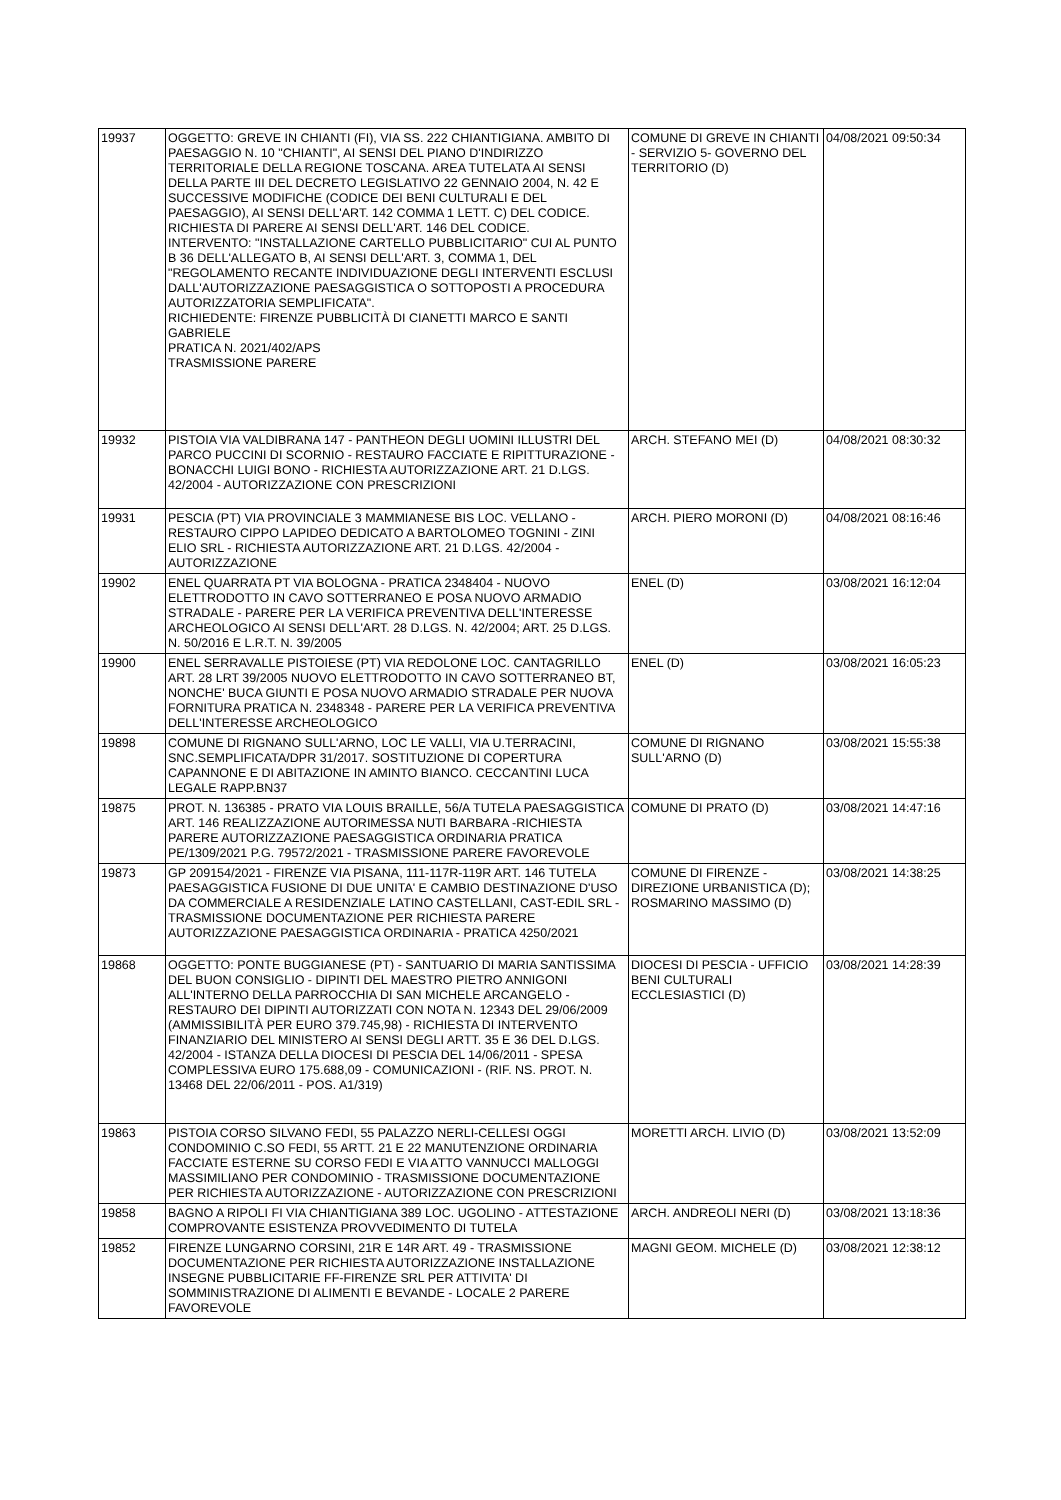| 19937 | OGGETTO: GREVE IN CHIANTI (FI), VIA SS. 222 CHIANTIGIANA. AMBITO DI PAESAGGIO N. 10 "CHIANTI", AI SENSI DEL PIANO D'INDIRIZZO TERRITORIALE DELLA REGIONE TOSCANA. AREA TUTELATA AI SENSI DELLA PARTE III DEL DECRETO LEGISLATIVO 22 GENNAIO 2004, N. 42 E SUCCESSIVE MODIFICHE (CODICE DEI BENI CULTURALI E DEL PAESAGGIO), AI SENSI DELL'ART. 142 COMMA 1 LETT. C) DEL CODICE. RICHIESTA DI PARERE AI SENSI DELL'ART. 146 DEL CODICE. INTERVENTO: "INSTALLAZIONE CARTELLO PUBBLICITARIO" CUI AL PUNTO B 36 DELL'ALLEGATO B, AI SENSI DELL'ART. 3, COMMA 1, DEL "REGOLAMENTO RECANTE INDIVIDUAZIONE DEGLI INTERVENTI ESCLUSI DALL'AUTORIZZAZIONE PAESAGGISTICA O SOTTOPOSTI A PROCEDURA AUTORIZZATORIA SEMPLIFICATA". RICHIEDENTE: FIRENZE PUBBLICITÀ DI CIANETTI MARCO E SANTI GABRIELE PRATICA N. 2021/402/APS TRASMISSIONE PARERE | COMUNE DI GREVE IN CHIANTI - SERVIZIO 5- GOVERNO DEL TERRITORIO (D) | 04/08/2021 09:50:34 |
| 19932 | PISTOIA VIA VALDIBRANA 147 - PANTHEON DEGLI UOMINI ILLUSTRI DEL PARCO PUCCINI DI SCORNIO - RESTAURO FACCIATE E RIPITTURAZIONE - BONACCHI LUIGI BONO - RICHIESTA AUTORIZZAZIONE ART. 21 D.LGS. 42/2004 - AUTORIZZAZIONE CON PRESCRIZIONI | ARCH. STEFANO MEI (D) | 04/08/2021 08:30:32 |
| 19931 | PESCIA (PT) VIA PROVINCIALE 3 MAMMIANESE BIS LOC. VELLANO - RESTAURO CIPPO LAPIDEO DEDICATO A BARTOLOMEO TOGNINI - ZINI ELIO SRL - RICHIESTA AUTORIZZAZIONE ART. 21 D.LGS. 42/2004 - AUTORIZZAZIONE | ARCH. PIERO MORONI (D) | 04/08/2021 08:16:46 |
| 19902 | ENEL QUARRATA PT VIA BOLOGNA - PRATICA 2348404 - NUOVO ELETTRODOTTO IN CAVO SOTTERRANEO E POSA NUOVO ARMADIO STRADALE - PARERE PER LA VERIFICA PREVENTIVA DELL'INTERESSE ARCHEOLOGICO AI SENSI DELL'ART. 28 D.LGS. N. 42/2004; ART. 25 D.LGS. N. 50/2016 E L.R.T. N. 39/2005 | ENEL (D) | 03/08/2021 16:12:04 |
| 19900 | ENEL SERRAVALLE PISTOIESE (PT) VIA REDOLONE LOC. CANTAGRILLO ART. 28 LRT 39/2005 NUOVO ELETTRODOTTO IN CAVO SOTTERRANEO BT, NONCHE' BUCA GIUNTI E POSA NUOVO ARMADIO STRADALE PER NUOVA FORNITURA PRATICA N. 2348348 - PARERE PER LA VERIFICA PREVENTIVA DELL'INTERESSE ARCHEOLOGICO | ENEL (D) | 03/08/2021 16:05:23 |
| 19898 | COMUNE DI RIGNANO SULL'ARNO, LOC LE VALLI, VIA U.TERRACINI, SNC.SEMPLIFICATA/DPR 31/2017. SOSTITUZIONE DI COPERTURA CAPANNONE E DI ABITAZIONE IN AMINTO BIANCO. CECCANTINI LUCA LEGALE RAPP.BN37 | COMUNE DI RIGNANO SULL'ARNO (D) | 03/08/2021 15:55:38 |
| 19875 | PROT. N. 136385 - PRATO VIA LOUIS BRAILLE, 56/A TUTELA PAESAGGISTICA ART. 146 REALIZZAZIONE AUTORIMESSA NUTI BARBARA -RICHIESTA PARERE AUTORIZZAZIONE PAESAGGISTICA ORDINARIA PRATICA PE/1309/2021 P.G. 79572/2021 - TRASMISSIONE PARERE FAVOREVOLE | COMUNE DI PRATO (D) | 03/08/2021 14:47:16 |
| 19873 | GP 209154/2021 - FIRENZE VIA PISANA, 111-117R-119R ART. 146 TUTELA PAESAGGISTICA FUSIONE DI DUE UNITA' E CAMBIO DESTINAZIONE D'USO DA COMMERCIALE A RESIDENZIALE LATINO CASTELLANI, CAST-EDIL SRL - TRASMISSIONE DOCUMENTAZIONE PER RICHIESTA PARERE AUTORIZZAZIONE PAESAGGISTICA ORDINARIA - PRATICA 4250/2021 | COMUNE DI FIRENZE - DIREZIONE URBANISTICA (D); ROSMARINO MASSIMO (D) | 03/08/2021 14:38:25 |
| 19868 | OGGETTO: PONTE BUGGIANESE (PT) - SANTUARIO DI MARIA SANTISSIMA DEL BUON CONSIGLIO - DIPINTI DEL MAESTRO PIETRO ANNIGONI ALL'INTERNO DELLA PARROCCHIA DI SAN MICHELE ARCANGELO - RESTAURO DEI DIPINTI AUTORIZZATI CON NOTA N. 12343 DEL 29/06/2009 (AMMISSIBILITÀ PER EURO 379.745,98) - RICHIESTA DI INTERVENTO FINANZIARIO DEL MINISTERO AI SENSI DEGLI ARTT. 35 E 36 DEL D.LGS. 42/2004 - ISTANZA DELLA DIOCESI DI PESCIA DEL 14/06/2011 - SPESA COMPLESSIVA EURO 175.688,09 - COMUNICAZIONI - (RIF. NS. PROT. N. 13468 DEL 22/06/2011 - POS. A1/319) | DIOCESI DI PESCIA - UFFICIO BENI CULTURALI ECCLESIASTICI (D) | 03/08/2021 14:28:39 |
| 19863 | PISTOIA CORSO SILVANO FEDI, 55 PALAZZO NERLI-CELLESI OGGI CONDOMINIO C.SO FEDI, 55 ARTT. 21 E 22 MANUTENZIONE ORDINARIA FACCIATE ESTERNE SU CORSO FEDI E VIA ATTO VANNUCCI MALLOGGI MASSIMILIANO PER CONDOMINIO - TRASMISSIONE DOCUMENTAZIONE PER RICHIESTA AUTORIZZAZIONE - AUTORIZZAZIONE CON PRESCRIZIONI | MORETTI ARCH. LIVIO (D) | 03/08/2021 13:52:09 |
| 19858 | BAGNO A RIPOLI FI VIA CHIANTIGIANA 389 LOC. UGOLINO - ATTESTAZIONE COMPROVANTE ESISTENZA PROVVEDIMENTO DI TUTELA | ARCH. ANDREOLI NERI (D) | 03/08/2021 13:18:36 |
| 19852 | FIRENZE LUNGARNO CORSINI, 21R E 14R ART. 49 - TRASMISSIONE DOCUMENTAZIONE PER RICHIESTA AUTORIZZAZIONE INSTALLAZIONE INSEGNE PUBBLICITARIE FF-FIRENZE SRL PER ATTIVITA' DI SOMMINISTRAZIONE DI ALIMENTI E BEVANDE - LOCALE 2 PARERE FAVOREVOLE | MAGNI GEOM. MICHELE (D) | 03/08/2021 12:38:12 |